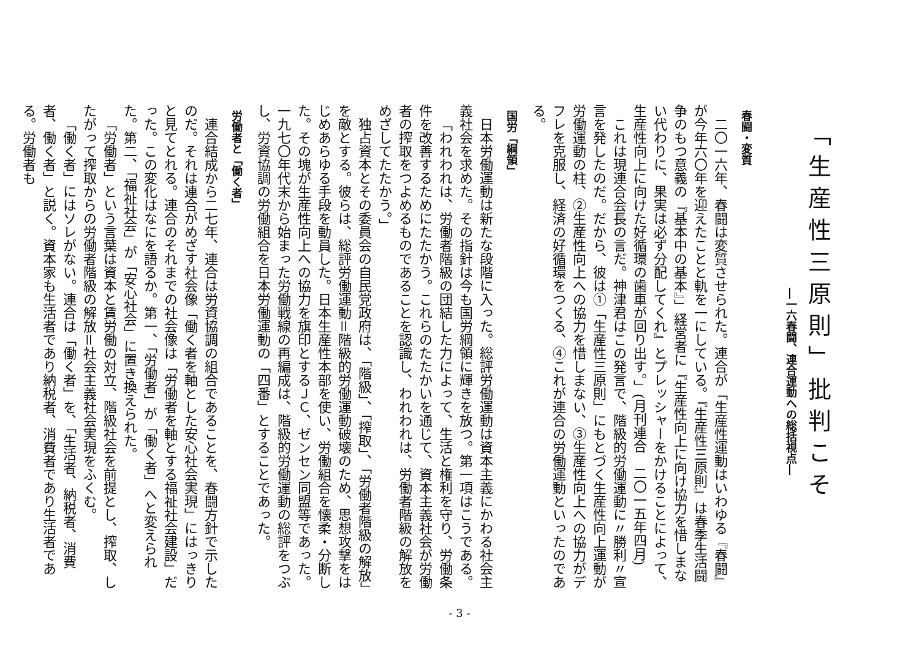「生産性三原則」批判こそ
―一六春闘、連合運動への総括視点―
春闘・変質
二〇一六年、春闘は変質させられた。連合が「生産性運動はいわゆる『春闘』が今年六〇年を迎えたことと軌を一にしている。『生産性三原則』は春季生活闘争のもつ意義の『基本中の基本』」経営者に『生産性向上に向け協力を惜しまない代わりに、果実は必ず分配してくれ』とプレッシャーをかけることによって、生産性向上に向けた好循環の歯車が回り出す。」(月刊連合　二〇一五年四月)
これは現連合会長の言だ。神津君はこの発言で、階級的労働運動に〃勝利〃宣言を発したのだ。だから、彼は①「生産性三原則」にもとづく生産性向上運動が労働運動の柱、②生産性向上への協力を惜しまない、③生産性向上への協力がデフレを克服し、経済の好循環をつくる、④これが連合の労働運動といったのである。
国労「綱領」
日本労働運動は新たな段階に入った。総評労働運動は資本主義にかわる社会主義社会を求めた。その指針は今も国労綱領に輝きを放つ。第一項はこうである。
「われわれは、労働者階級の団結した力によって、生活と権利を守り、労働条件を改善するためにたたかう。これらのたたかいを通じて、資本主義社会が労働者の搾取をつよめるものであることを認識し、われわれは、労働者階級の解放をめざしてたたかう。」
独占資本とその委員会の自民党政府は、「階級」、「搾取」、「労働者階級の解放」を敵とする。彼らは、総評労働運動＝階級的労働運動破壊のため、思想攻撃をはじめあらゆる手段を動員した。日本生産性本部を使い、労働組合を懐柔・分断した。その塊が生産性向上への協力を旗印とするＪＣ、ゼンセン同盟等であった。一九七〇年代末から始まった労働戦線の再編成は、階級的労働運動の総評をつぶし、労資協調の労働組合を日本労働運動の「四番」とすることであった。
労働者と「働く者」
連合結成から二七年、連合は労資協調の組合であることを、春闘方針で示したのだ。それは連合がめざす社会像「働く者を軸とした安心社会実現」にはっきりと見てとれる。連合のそれまでの社会像は「労働者を軸とする福祉社会建設」だった。この変化はなにを語るか。第一、「労働者」が「働く者」へと変えられた。第二、「福祉社会」が「安心社会」に置き換えられた。
「労働者」という言葉は資本と賃労働の対立、階級社会を前提とし、搾取、したがって搾取からの労働者階級の解放＝社会主義社会実現をふくむ。
「働く者」にはソレがない。連合は「働く者」を、「生活者、納税者、消費者、働く者」と説く。資本家も生活者であり納税者、消費者であり生活者である。労働者も
- 3 -